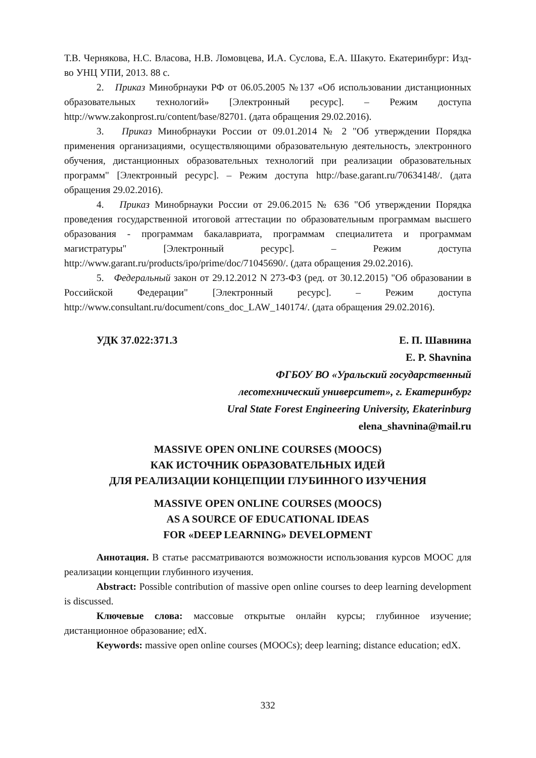Т.В. Чернякова, Н.С. Власова, Н.В. Ломовцева, И.А. Суслова, Е.А. Шакуто. Екатеринбург: Изд-во УНЦ УПИ, 2013. 88 с.
2. Приказ Минобрнауки РФ от 06.05.2005 №137 «Об использовании дистанционных образовательных технологий» [Электронный ресурс]. – Режим доступа http://www.zakonprost.ru/content/base/82701. (дата обращения 29.02.2016).
3. Приказ Минобрнауки России от 09.01.2014 № 2 "Об утверждении Порядка применения организациями, осуществляющими образовательную деятельность, электронного обучения, дистанционных образовательных технологий при реализации образовательных программ" [Электронный ресурс]. – Режим доступа http://base.garant.ru/70634148/. (дата обращения 29.02.2016).
4. Приказ Минобрнауки России от 29.06.2015 № 636 "Об утверждении Порядка проведения государственной итоговой аттестации по образовательным программам высшего образования - программам бакалавриата, программам специалитета и программам магистратуры" [Электронный ресурс]. – Режим доступа http://www.garant.ru/products/ipo/prime/doc/71045690/. (дата обращения 29.02.2016).
5. Федеральный закон от 29.12.2012 N 273-ФЗ (ред. от 30.12.2015) "Об образовании в Российской Федерации" [Электронный ресурс]. – Режим доступа http://www.consultant.ru/document/cons_doc_LAW_140174/. (дата обращения 29.02.2016).
УДК 37.022:371.3 Е. П. Шавнина
E. P. Shavnina
ФГБОУ ВО «Уральский государственный
лесотехнический университет», г. Екатеринбург
Ural State Forest Engineering University, Ekaterinburg
elena_shavnina@mail.ru
MASSIVE OPEN ONLINE COURSES (MOOCS)
КАК ИСТОЧНИК ОБРАЗОВАТЕЛЬНЫХ ИДЕЙ
ДЛЯ РЕАЛИЗАЦИИ КОНЦЕПЦИИ ГЛУБИННОГО ИЗУЧЕНИЯ
MASSIVE OPEN ONLINE COURSES (MOOCS)
AS A SOURCE OF EDUCATIONAL IDEAS
FOR «DEEP LEARNING» DEVELOPMENT
Аннотация. В статье рассматриваются возможности использования курсов МООС для реализации концепции глубинного изучения.
Abstract: Possible contribution of massive open online courses to deep learning development is discussed.
Ключевые слова: массовые открытые онлайн курсы; глубинное изучение; дистанционное образование; edX.
Keywords: massive open online courses (MOOCs); deep learning; distance education; edX.
332